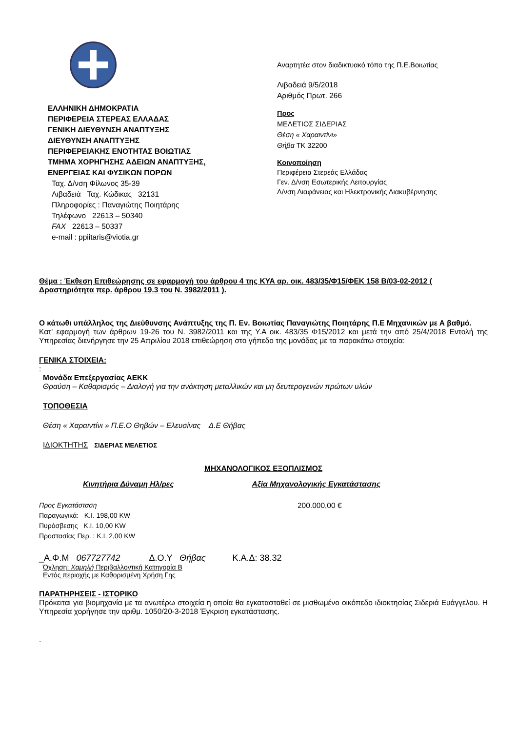ΕΛΛΗΝΙΚΗ ΔΗΜΟΚΡΑΤΙΑ
ΠΕΡΙΦΕΡΕΙΑ ΣΤΕΡΕΑΣ ΕΛΛΑΔΑΣ
ΓΕΝΙΚΗ ΔΙΕΥΘΥΝΣΗ ΑΝΑΠΤΥΞΗΣ
ΔΙΕΥΘΥΝΣΗ ΑΝΑΠΤΥΞΗΣ
ΠΕΡΙΦΕΡΕΙΑΚΗΣ ΕΝΟΤΗΤΑΣ ΒΟΙΩΤΙΑΣ
ΤΜΗΜΑ ΧΟΡΗΓΗΣΗΣ ΑΔΕΙΩΝ ΑΝΑΠΤΥΞΗΣ,
ΕΝΕΡΓΕΙΑΣ ΚΑΙ ΦΥΣΙΚΩΝ ΠΟΡΩΝ
Ταχ. Δ/νση Φίλωνος 35-39
Λιβαδειά Ταχ. Κώδικας 32131
Πληροφορίες : Παναγιώτης Ποιητάρης
Τηλέφωνο 22613 – 50340
FAX 22613 – 50337
e-mail : ppiitaris@viotia.gr
Αναρτητέα στον διαδικτυακό τόπο της Π.Ε.Βοιωτίας
Λιβαδειά 9/5/2018
Αριθμός Πρωτ. 266
Προς
ΜΕΛΕΤΙΟΣ ΣΙΔΕΡΙΑΣ
Θέση « Χαραιντίνι»
Θήβα ΤΚ 32200
Κοινοποίηση
Περιφέρεια Στερεάς Ελλάδας
Γεν. Δ/νση Εσωτερικής Λειτουργίας
Δ/νση Διαφάνειας και Ηλεκτρονικής Διακυβέρνησης
Θέμα : Έκθεση Επιθεώρησης σε εφαρμογή του άρθρου 4 της ΚΥΑ αρ. οικ. 483/35/Φ15/ΦΕΚ 158 Β/03-02-2012 ( Δραστηριότητα περ. άρθρου 19.3 του Ν. 3982/2011 ).
Ο κάτωθι υπάλληλος της Διεύθυνσης Ανάπτυξης της Π. Εν. Βοιωτίας Παναγιώτης Ποιητάρης Π.Ε Μηχανικών με Α βαθμό.
Κατ' εφαρμογή των άρθρων 19-26 του Ν. 3982/2011 και της Υ.Α οικ. 483/35 Φ15/2012 και μετά την από 25/4/2018 Εντολή της Υπηρεσίας διενήργησε την 25 Απριλίου 2018 επιθεώρηση στο γήπεδο της μονάδας με τα παρακάτω στοιχεία:
ΓΕΝΙΚΑ ΣΤΟΙΧΕΙΑ:
:
Μονάδα Επεξεργασίας ΑΕΚΚ
Θραύση – Καθαρισμός – Διαλογή για την ανάκτηση μεταλλικών και μη δευτερογενών πρώτων υλών
ΤΟΠΟΘΕΣΙΑ
Θέση « Χαραιντίνι » Π.Ε.Ο Θηβών – Ελευσίνας Δ.Ε Θήβας
ΙΔΙΟΚΤΗΤΗΣ ΣΙΔΕΡΙΑΣ ΜΕΛΕΤΙΟΣ
ΜΗΧΑΝΟΛΟΓΙΚΟΣ ΕΞΟΠΛΙΣΜΟΣ
Κινητήρια Δύναμη Ηλ/ρες Αξία Μηχανολογικής Εγκατάστασης
Προς Εγκατάσταση
Παραγωγικά: Κ.Ι. 198,00 KW
Πυρόσβεσης Κ.Ι. 10,00 KW
Προστασίας Περ. : Κ.Ι. 2,00 KW
200.000,00 €
_Α.Φ.Μ 067727742 Δ.Ο.Υ Θήβας Κ.Α.Δ: 38.32
Όχληση: Χαμηλή Περιβαλλοντική Κατηγορία Β
Εντός περιοχής με Καθορισμένη Χρήση Γης
ΠΑΡΑΤΗΡΗΣΕΙΣ - ΙΣΤΟΡΙΚΟ
Πρόκειται για βιομηχανία με τα ανωτέρω στοιχεία η οποία θα εγκατασταθεί σε μισθωμένο οικόπεδο ιδιοκτησίας Σιδεριά Ευάγγελου. Η Υπηρεσία χορήγησε την αριθμ. 1050/20-3-2018 Έγκριση εγκατάστασης.
.